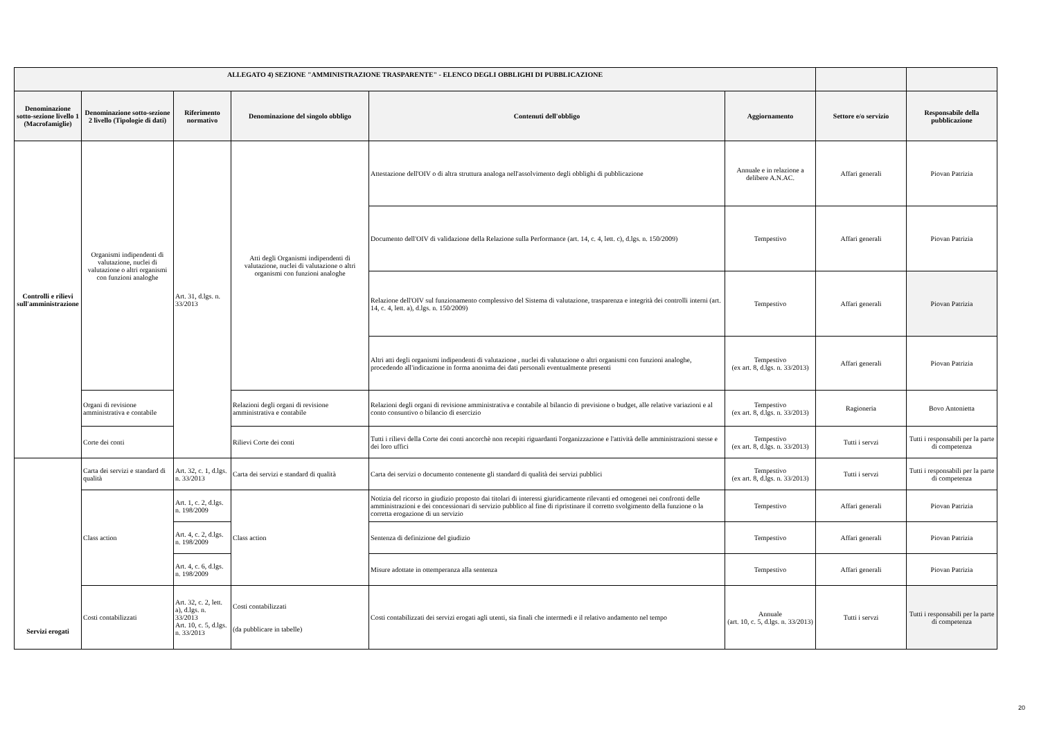| ALLEGATO 4) SEZIONE "AMMINISTRAZIONE TRASPARENTE" - ELENCO DEGLI OBBLIGHI DI PUBBLICAZIONE | | | | | | | |
| --- | --- | --- | --- | --- | --- | --- | --- |
| Denominazione sotto-sezione livello 1 (Macrofamiglie) | Denominazione sotto-sezione 2 livello (Tipologie di dati) | Riferimento normativo | Denominazione del singolo obbligo | Contenuti dell'obbligo | Aggiornamento | Settore e/o servizio | Responsabile della pubblicazione |
| Controlli e rilievi sull'amministrazione | Organismi indipendenti di valutazione, nuclei di valutazione o altri organismi con funzioni analoghe | Art. 31, d.lgs. n. 33/2013 | Atti degli Organismi indipendenti di valutazione, nuclei di valutazione o altri organismi con funzioni analoghe | Attestazione dell'OIV o di altra struttura analoga nell'assolvimento degli obblighi di pubblicazione | Annuale e in relazione a delibere A.N.AC. | Affari generali | Piovan Patrizia |
| | | | | Documento dell'OIV di validazione della Relazione sulla Performance (art. 14, c. 4, lett. c), d.lgs. n. 150/2009) | Tempestivo | Affari generali | Piovan Patrizia |
| | | | | Relazione dell'OIV sul funzionamento complessivo del Sistema di valutazione, trasparenza e integrità dei controlli interni (art. 14, c. 4, lett. a), d.lgs. n. 150/2009) | Tempestivo | Affari generali | Piovan Patrizia |
| | | | | Altri atti degli organismi indipendenti di valutazione , nuclei di valutazione o altri organismi con funzioni analoghe, procedendo all'indicazione in forma anonima dei dati personali eventualmente presenti | Tempestivo (ex art. 8, d.lgs. n. 33/2013) | Affari generali | Piovan Patrizia |
| | Organi di revisione amministrativa e contabile | | Relazioni degli organi di revisione amministrativa e contabile | Relazioni degli organi di revisione amministrativa e contabile al bilancio di previsione o budget, alle relative variazioni e al conto consuntivo o bilancio di esercizio | Tempestivo (ex art. 8, d.lgs. n. 33/2013) | Ragioneria | Bovo Antonietta |
| | Corte dei conti | | Rilievi Corte dei conti | Tutti i rilievi della Corte dei conti ancorchè non recepiti riguardanti l'organizzazione e l'attività delle amministrazioni stesse e dei loro uffici | Tempestivo (ex art. 8, d.lgs. n. 33/2013) | Tutti i servzi | Tutti i responsabili per la parte di competenza |
| Servizi erogati | Carta dei servizi e standard di qualità | Art. 32, c. 1, d.lgs. n. 33/2013 | Carta dei servizi e standard di qualità | Carta dei servizi o documento contenente gli standard di qualità dei servizi pubblici | Tempestivo (ex art. 8, d.lgs. n. 33/2013) | Tutti i servzi | Tutti i responsabili per la parte di competenza |
| | Class action | Art. 1, c. 2, d.lgs. n. 198/2009 | Class action | Notizia del ricorso in giudizio proposto dai titolari di interessi giuridicamente rilevanti ed omogenei nei confronti delle amministrazioni e dei concessionari di servizio pubblico al fine di ripristinare il corretto svolgimento della funzione o la corretta erogazione di un servizio | Tempestivo | Affari generali | Piovan Patrizia |
| | | Art. 4, c. 2, d.lgs. n. 198/2009 | | Sentenza di definizione del giudizio | Tempestivo | Affari generali | Piovan Patrizia |
| | | Art. 4, c. 6, d.lgs. n. 198/2009 | | Misure adottate in ottemperanza alla sentenza | Tempestivo | Affari generali | Piovan Patrizia |
| | Costi contabilizzati | Art. 32, c. 2, lett. a), d.lgs. n. 33/2013 Art. 10, c. 5, d.lgs. n. 33/2013 | Costi contabilizzati (da pubblicare in tabelle) | Costi contabilizzati dei servizi erogati agli utenti, sia finali che intermedi e il relativo andamento nel tempo | Annuale (art. 10, c. 5, d.lgs. n. 33/2013) | Tutti i servzi | Tutti i responsabili per la parte di competenza |
20